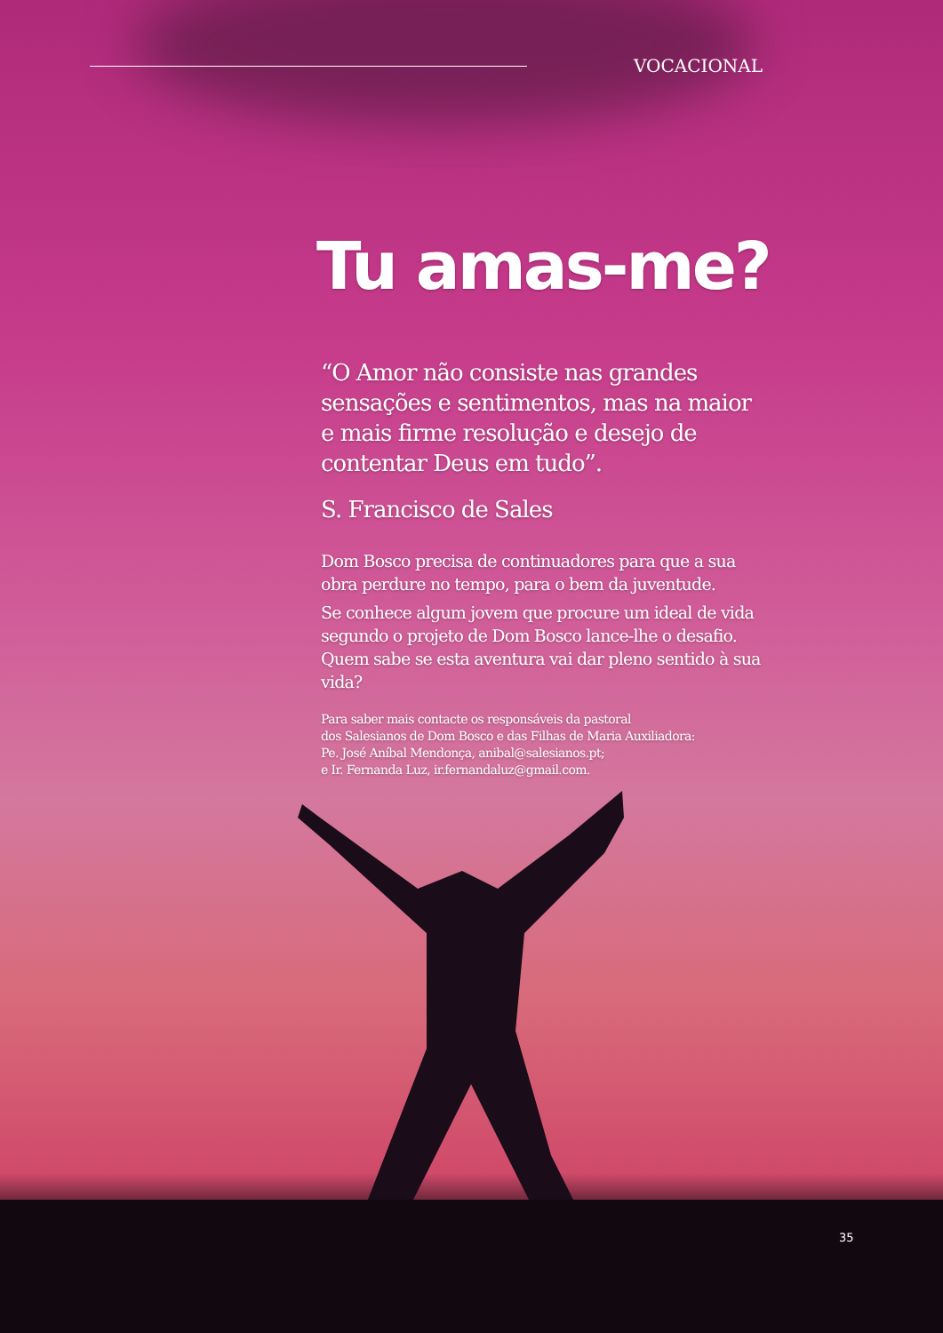VOCACIONAL
Tu amas-me?
“O Amor não consiste nas grandes sensações e sentimentos, mas na maior e mais firme resolução e desejo de contentar Deus em tudo”.
S. Francisco de Sales
Dom Bosco precisa de continuadores para que a sua obra perdure no tempo, para o bem da juventude.
Se conhece algum jovem que procure um ideal de vida segundo o projeto de Dom Bosco lance-lhe o desafio. Quem sabe se esta aventura vai dar pleno sentido à sua vida?
Para saber mais contacte os responsáveis da pastoral
dos Salesianos de Dom Bosco e das Filhas de Maria Auxiliadora:
Pe. José Aníbal Mendonça, anibal@salesianos.pt;
e Ir. Fernanda Luz, ir.fernandaluz@gmail.com.
35